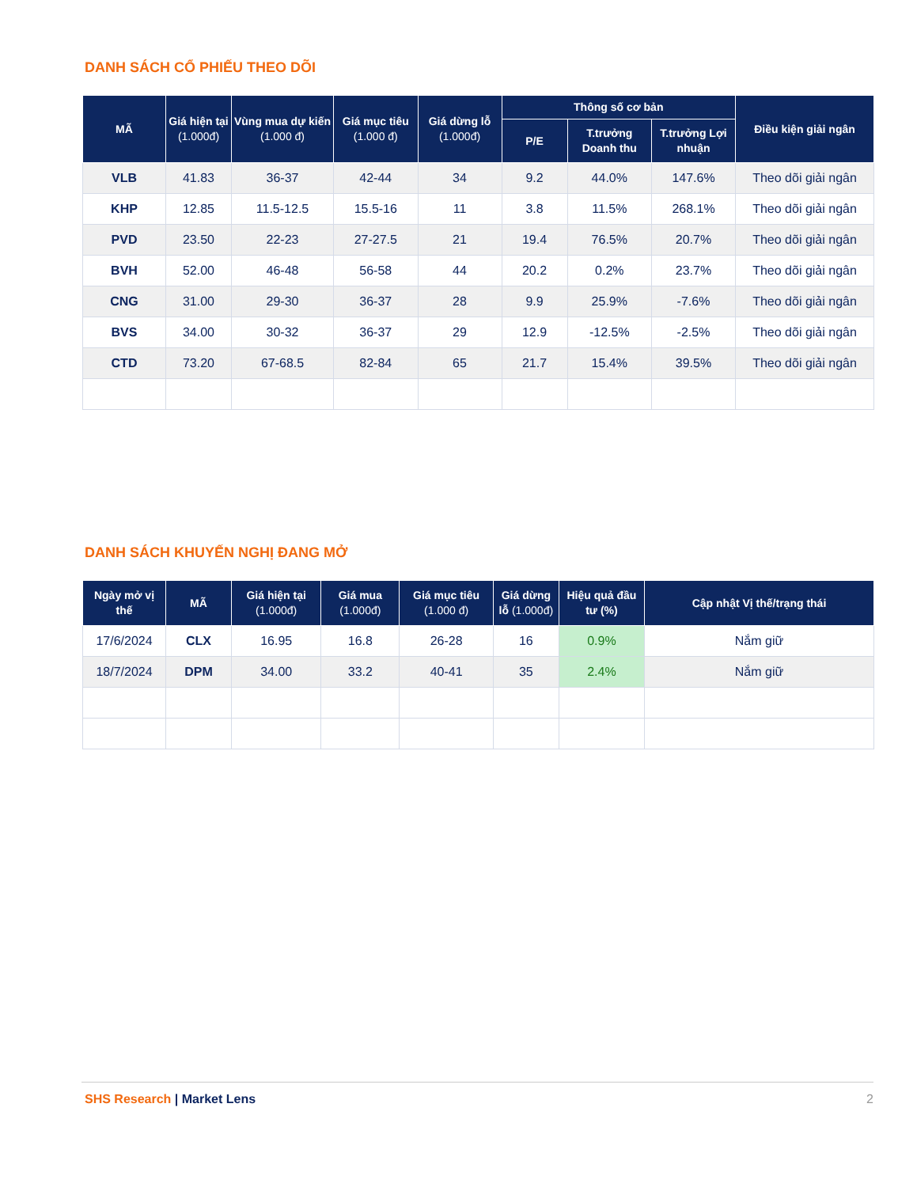DANH SÁCH CỔ PHIẾU THEO DÕI
| MÃ | Giá hiện tại (1.000đ) | Vùng mua dự kiến (1.000 đ) | Giá mục tiêu (1.000 đ) | Giá dừng lỗ (1.000đ) | Thông số cơ bản | | | Điều kiện giải ngân |
| --- | --- | --- | --- | --- | --- | --- | --- | --- |
| | | | | | P/E | T.trưởng Doanh thu | T.trưởng Lợi nhuận | |
| VLB | 41.83 | 36-37 | 42-44 | 34 | 9.2 | 44.0% | 147.6% | Theo dõi giải ngân |
| KHP | 12.85 | 11.5-12.5 | 15.5-16 | 11 | 3.8 | 11.5% | 268.1% | Theo dõi giải ngân |
| PVD | 23.50 | 22-23 | 27-27.5 | 21 | 19.4 | 76.5% | 20.7% | Theo dõi giải ngân |
| BVH | 52.00 | 46-48 | 56-58 | 44 | 20.2 | 0.2% | 23.7% | Theo dõi giải ngân |
| CNG | 31.00 | 29-30 | 36-37 | 28 | 9.9 | 25.9% | -7.6% | Theo dõi giải ngân |
| BVS | 34.00 | 30-32 | 36-37 | 29 | 12.9 | -12.5% | -2.5% | Theo dõi giải ngân |
| CTD | 73.20 | 67-68.5 | 82-84 | 65 | 21.7 | 15.4% | 39.5% | Theo dõi giải ngân |
DANH SÁCH KHUYẾN NGHỊ ĐANG MỞ
| Ngày mở vị thế | MÃ | Giá hiện tại (1.000đ) | Giá mua (1.000đ) | Giá mục tiêu (1.000 đ) | Giá dừng lỗ (1.000đ) | Hiệu quả đầu tư (%) | Cập nhật Vị thế/trạng thái |
| --- | --- | --- | --- | --- | --- | --- | --- |
| 17/6/2024 | CLX | 16.95 | 16.8 | 26-28 | 16 | 0.9% | Nắm giữ |
| 18/7/2024 | DPM | 34.00 | 33.2 | 40-41 | 35 | 2.4% | Nắm giữ |
SHS Research | Market Lens 2